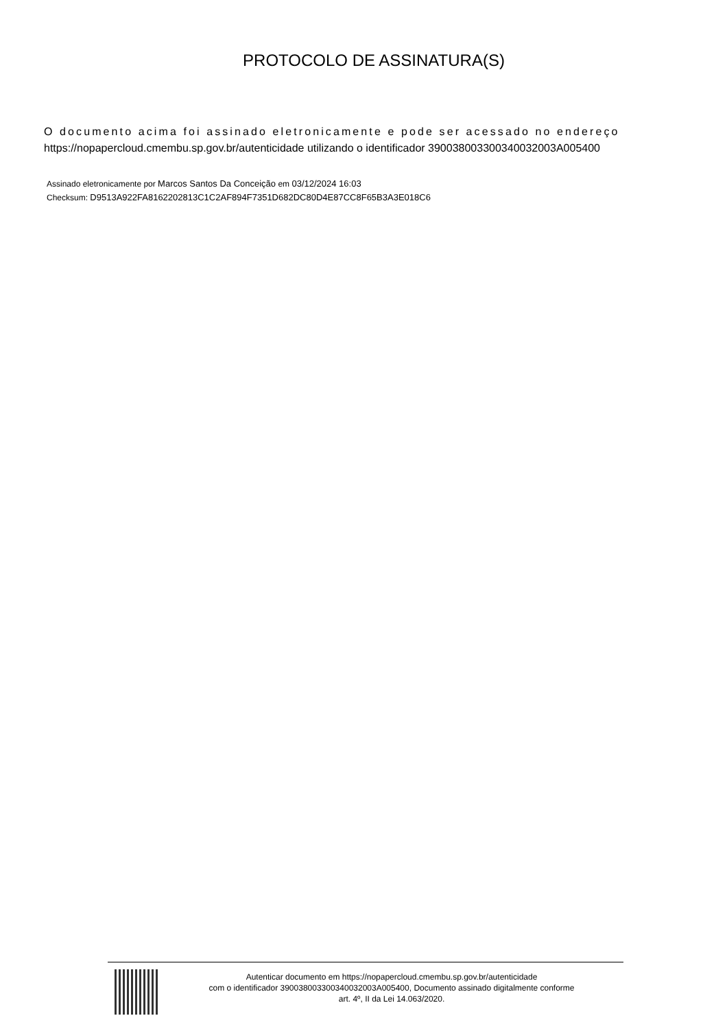PROTOCOLO DE ASSINATURA(S)
O documento acima foi assinado eletronicamente e pode ser acessado no endereço
https://nopapercloud.cmembu.sp.gov.br/autenticidade utilizando o identificador 390038003300340032003A005400
Assinado eletronicamente por Marcos Santos Da Conceição em 03/12/2024 16:03
Checksum: D9513A922FA8162202813C1C2AF894F7351D682DC80D4E87CC8F65B3A3E018C6
Autenticar documento em https://nopapercloud.cmembu.sp.gov.br/autenticidade
com o identificador 390038003300340032003A005400, Documento assinado digitalmente conforme
art. 4º, II da Lei 14.063/2020.